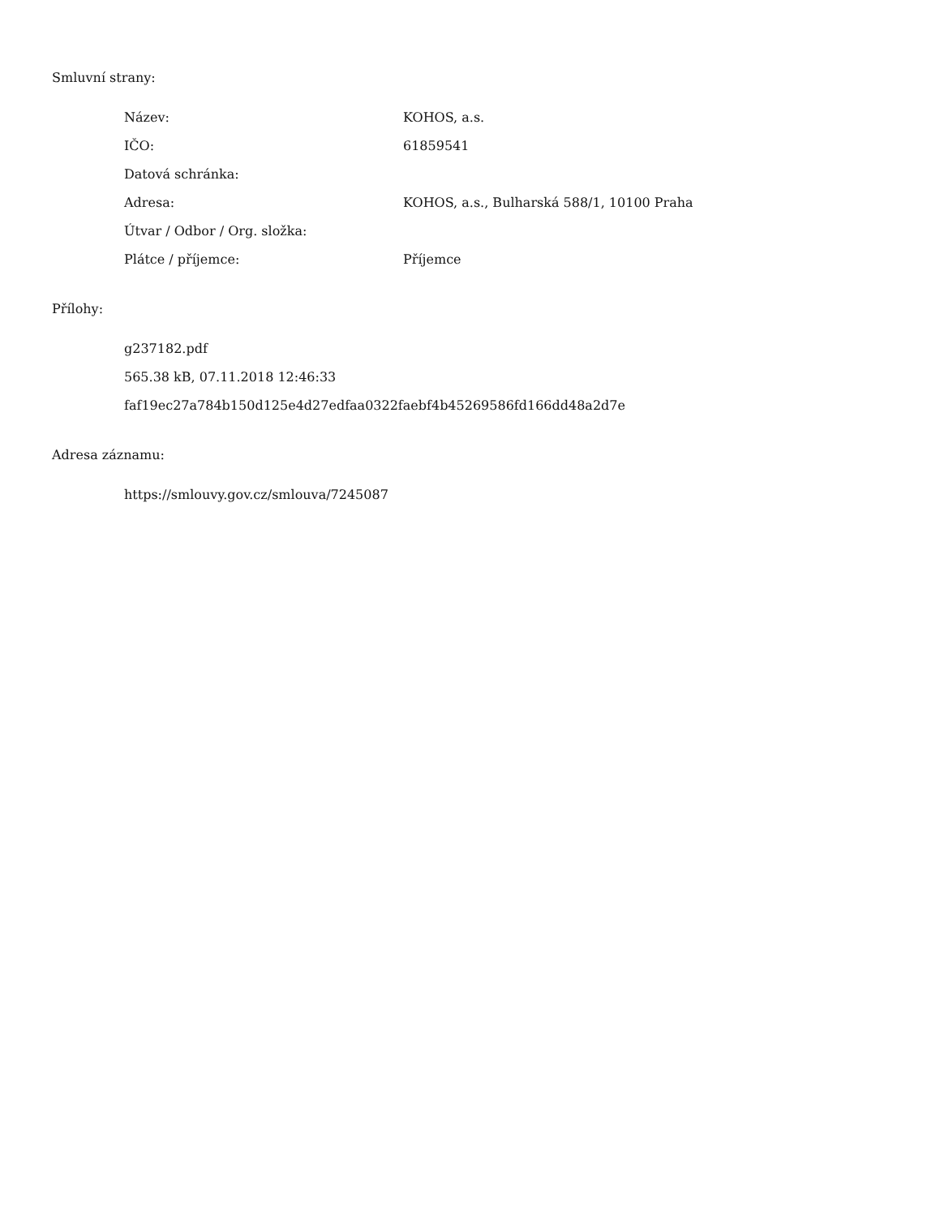Smluvní strany:
| Název: | KOHOS, a.s. |
| IČO: | 61859541 |
| Datová schránka: | |
| Adresa: | KOHOS, a.s., Bulharská 588/1, 10100 Praha |
| Útvar / Odbor / Org. složka: | |
| Plátce / příjemce: | Příjemce |
Přílohy:
g237182.pdf
565.38 kB, 07.11.2018 12:46:33
faf19ec27a784b150d125e4d27edfaa0322faebf4b45269586fd166dd48a2d7e
Adresa záznamu:
https://smlouvy.gov.cz/smlouva/7245087